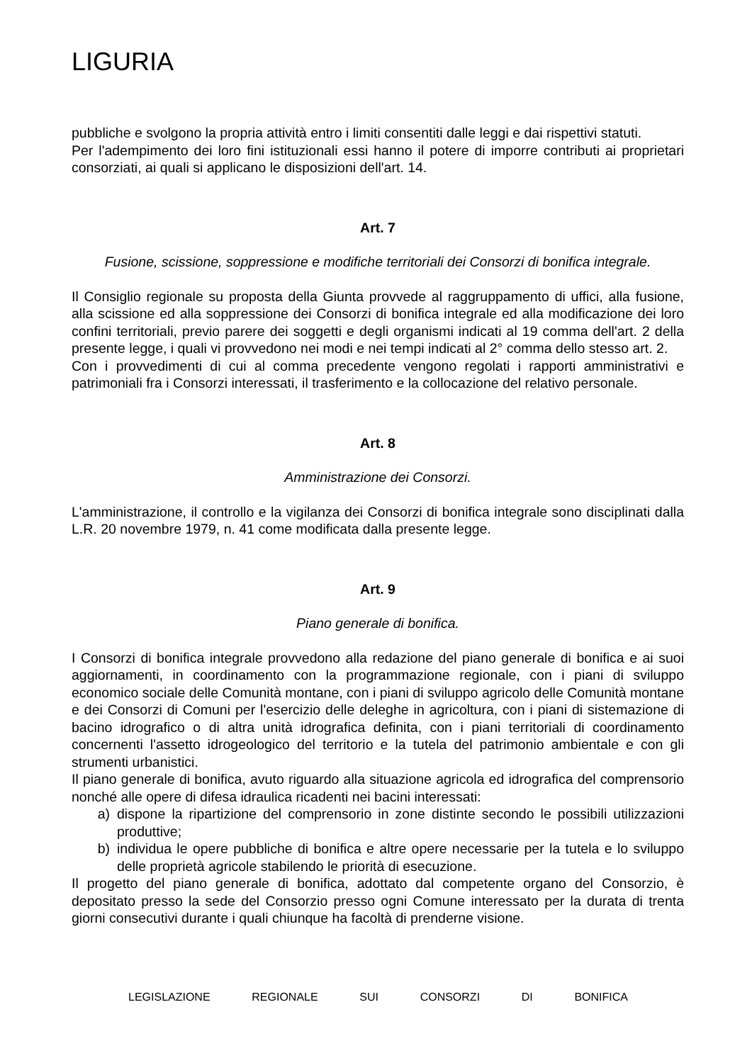LIGURIA
pubbliche e svolgono la propria attività entro i limiti consentiti dalle leggi e dai rispettivi statuti.
Per l'adempimento dei loro fini istituzionali essi hanno il potere di imporre contributi ai proprietari consorziati, ai quali si applicano le disposizioni dell'art. 14.
Art. 7
Fusione, scissione, soppressione e modifiche territoriali dei Consorzi di bonifica integrale.
Il Consiglio regionale su proposta della Giunta provvede al raggruppamento di uffici, alla fusione, alla scissione ed alla soppressione dei Consorzi di bonifica integrale ed alla modificazione dei loro confini territoriali, previo parere dei soggetti e degli organismi indicati al 19 comma dell'art. 2 della presente legge, i quali vi provvedono nei modi e nei tempi indicati al 2° comma dello stesso art. 2.
Con i provvedimenti di cui al comma precedente vengono regolati i rapporti amministrativi e patrimoniali fra i Consorzi interessati, il trasferimento e la collocazione del relativo personale.
Art. 8
Amministrazione dei Consorzi.
L'amministrazione, il controllo e la vigilanza dei Consorzi di bonifica integrale sono disciplinati dalla L.R. 20 novembre 1979, n. 41 come modificata dalla presente legge.
Art. 9
Piano generale di bonifica.
I Consorzi di bonifica integrale provvedono alla redazione del piano generale di bonifica e ai suoi aggiornamenti, in coordinamento con la programmazione regionale, con i piani di sviluppo economico sociale delle Comunità montane, con i piani di sviluppo agricolo delle Comunità montane e dei Consorzi di Comuni per l'esercizio delle deleghe in agricoltura, con i piani di sistemazione di bacino idrografico o di altra unità idrografica definita, con i piani territoriali di coordinamento concernenti l'assetto idrogeologico del territorio e la tutela del patrimonio ambientale e con gli strumenti urbanistici.
Il piano generale di bonifica, avuto riguardo alla situazione agricola ed idrografica del comprensorio nonché alle opere di difesa idraulica ricadenti nei bacini interessati:
a) dispone la ripartizione del comprensorio in zone distinte secondo le possibili utilizzazioni produttive;
b) individua le opere pubbliche di bonifica e altre opere necessarie per la tutela e lo sviluppo delle proprietà agricole stabilendo le priorità di esecuzione.
Il progetto del piano generale di bonifica, adottato dal competente organo del Consorzio, è depositato presso la sede del Consorzio presso ogni Comune interessato per la durata di trenta giorni consecutivi durante i quali chiunque ha facoltà di prenderne visione.
LEGISLAZIONE REGIONALE SUI CONSORZI DI BONIFICA